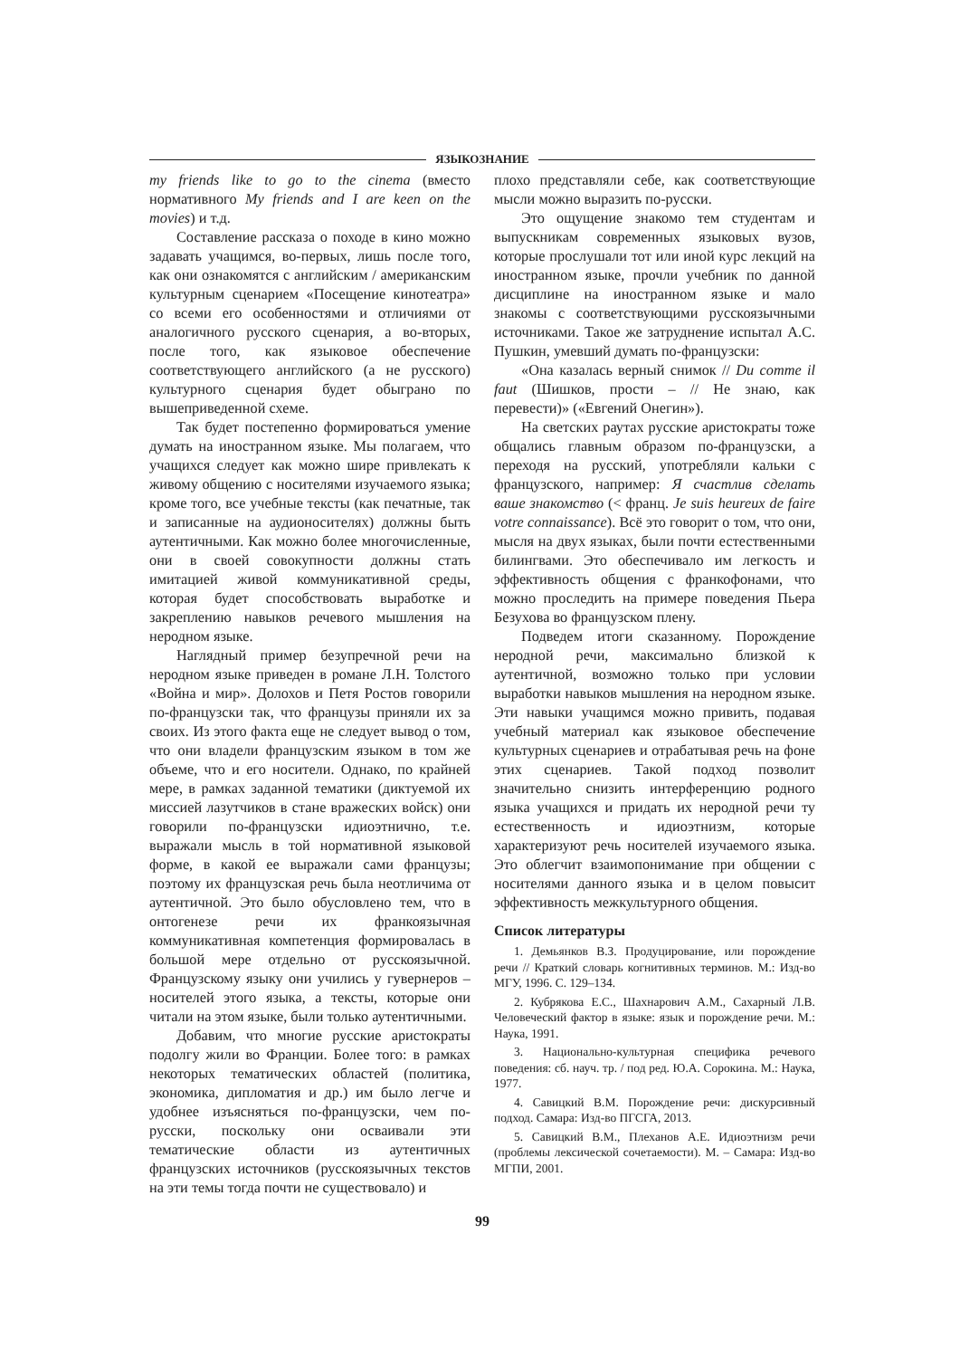ЯЗЫКОЗНАНИЕ
my friends like to go to the cinema (вместо нормативного My friends and I are keen on the movies) и т.д.
Составление рассказа о походе в кино можно задавать учащимся, во-первых, лишь после того, как они ознакомятся с английским / американским культурным сценарием «Посещение кинотеатра» со всеми его особенностями и отличиями от аналогичного русского сценария, а во-вторых, после того, как языковое обеспечение соответствующего английского (а не русского) культурного сценария будет обыграно по вышеприведенной схеме.
Так будет постепенно формироваться умение думать на иностранном языке. Мы полагаем, что учащихся следует как можно шире привлекать к живому общению с носителями изучаемого языка; кроме того, все учебные тексты (как печатные, так и записанные на аудионосителях) должны быть аутентичными. Как можно более многочисленные, они в своей совокупности должны стать имитацией живой коммуникативной среды, которая будет способствовать выработке и закреплению навыков речевого мышления на неродном языке.
Наглядный пример безупречной речи на неродном языке приведен в романе Л.Н. Толстого «Война и мир». Долохов и Петя Ростов говорили по-французски так, что французы приняли их за своих. Из этого факта еще не следует вывод о том, что они владели французским языком в том же объеме, что и его носители. Однако, по крайней мере, в рамках заданной тематики (диктуемой их миссией лазутчиков в стане вражеских войск) они говорили по-французски идиоэтнично, т.е. выражали мысль в той нормативной языковой форме, в какой ее выражали сами французы; поэтому их французская речь была неотличима от аутентичной. Это было обусловлено тем, что в онтогенезе речи их франкоязычная коммуникативная компетенция формировалась в большой мере отдельно от русскоязычной. Французскому языку они учились у гувернеров – носителей этого языка, а тексты, которые они читали на этом языке, были только аутентичными.
Добавим, что многие русские аристократы подолгу жили во Франции. Более того: в рамках некоторых тематических областей (политика, экономика, дипломатия и др.) им было легче и удобнее изъясняться по-французски, чем по-русски, поскольку они осваивали эти тематические области из аутентичных французских источников (русскоязычных текстов на эти темы тогда почти не существовало) и
плохо представляли себе, как соответствующие мысли можно выразить по-русски.
Это ощущение знакомо тем студентам и выпускникам современных языковых вузов, которые прослушали тот или иной курс лекций на иностранном языке, прочли учебник по данной дисциплине на иностранном языке и мало знакомы с соответствующими русскоязычными источниками. Такое же затруднение испытал А.С. Пушкин, умевший думать по-французски:
«Она казалась верный снимок // Du comme il faut (Шишков, прости – // Не знаю, как перевести)» («Евгений Онегин»).
На светских раутах русские аристократы тоже общались главным образом по-французски, а переходя на русский, употребляли кальки с французского, например: Я счастлив сделать ваше знакомство (< франц. Je suis heureux de faire votre connaissance). Всё это говорит о том, что они, мысля на двух языках, были почти естественными билингвами. Это обеспечивало им легкость и эффективность общения с франкофонами, что можно проследить на примере поведения Пьера Безухова во французском плену.
Подведем итоги сказанному. Порождение неродной речи, максимально близкой к аутентичной, возможно только при условии выработки навыков мышления на неродном языке. Эти навыки учащимся можно привить, подавая учебный материал как языковое обеспечение культурных сценариев и отрабатывая речь на фоне этих сценариев. Такой подход позволит значительно снизить интерференцию родного языка учащихся и придать их неродной речи ту естественность и идиоэтнизм, которые характеризуют речь носителей изучаемого языка. Это облегчит взаимопонимание при общении с носителями данного языка и в целом повысит эффективность межкультурного общения.
Список литературы
1. Демьянков В.З. Продуцирование, или порождение речи // Краткий словарь когнитивных терминов. М.: Изд-во МГУ, 1996. С. 129–134.
2. Кубрякова Е.С., Шахнарович А.М., Сахарный Л.В. Человеческий фактор в языке: язык и порождение речи. М.: Наука, 1991.
3. Национально-культурная специфика речевого поведения: сб. науч. тр. / под ред. Ю.А. Сорокина. М.: Наука, 1977.
4. Савицкий В.М. Порождение речи: дискурсивный подход. Самара: Изд-во ПГСГА, 2013.
5. Савицкий В.М., Плеханов А.Е. Идиоэтнизм речи (проблемы лексической сочетаемости). М. – Самара: Изд-во МГПИ, 2001.
99